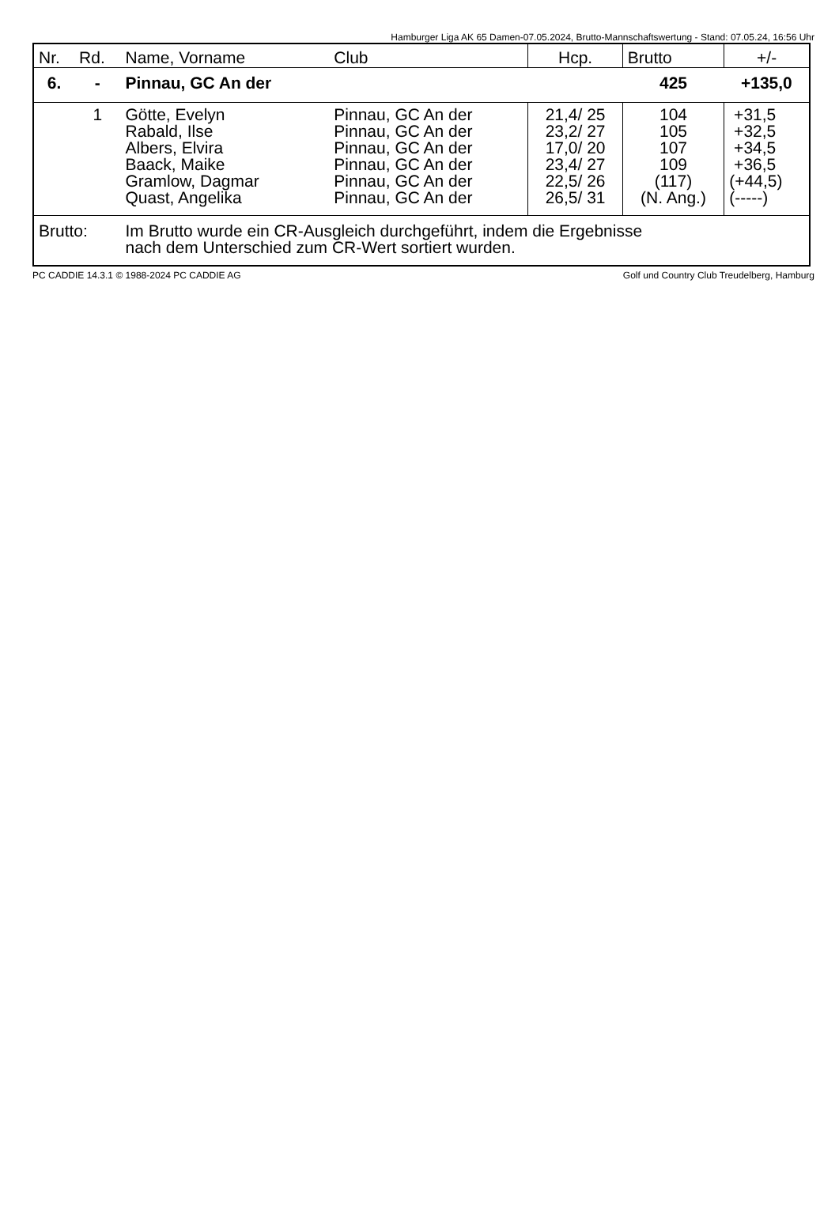Hamburger Liga AK 65 Damen-07.05.2024, Brutto-Mannschaftswertung - Stand: 07.05.24, 16:56 Uhr
| Nr. | Rd. | Name, Vorname | Club | Hcp. | Brutto | +/- |
| --- | --- | --- | --- | --- | --- | --- |
| 6. | - | Pinnau, GC An der | | | 425 | +135,0 |
| | 1 | Götte, Evelyn Rabald, Ilse Albers, Elvira Baack, Maike Gramlow, Dagmar Quast, Angelika | Pinnau, GC An der Pinnau, GC An der Pinnau, GC An der Pinnau, GC An der Pinnau, GC An der Pinnau, GC An der | 21,4/ 25 23,2/ 27 17,0/ 20 23,4/ 27 22,5/ 26 26,5/ 31 | 104 105 107 109 (117) (N. Ang.) | +31,5 +32,5 +34,5 +36,5 (+44,5) (-----) |
| Brutto: | | Im Brutto wurde ein CR-Ausgleich durchgeführt, indem die Ergebnisse nach dem Unterschied zum CR-Wert sortiert wurden. | | | | |
PC CADDIE 14.3.1 © 1988-2024 PC CADDIE AG Golf und Country Club Treudelberg, Hamburg